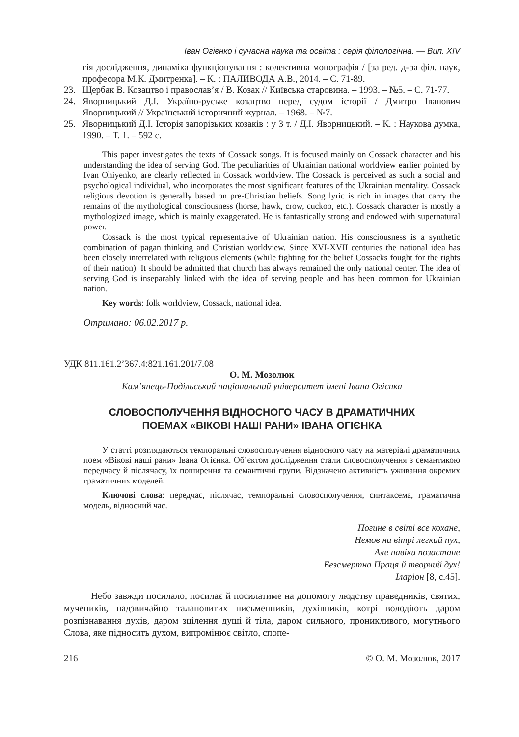Іван Огієнко і сучасна наука та освіта : серія філологічна. — Вип. XIV
гія дослідження, динаміка функціонування : колективна монографія / [за ред. д-ра філ. наук, професора М.К. Дмитренка]. – К. : ПАЛИВОДА А.В., 2014. – С. 71-89.
23. Щербак В. Козацтво і православ’я / В. Козак // Київська старовина. – 1993. – №5. – С. 71-77.
24. Яворницький Д.І. Україно-руське козацтво перед судом історії / Дмитро Іванович Яворницький // Український історичний журнал. – 1968. – №7.
25. Яворницький Д.І. Історія запорізьких козаків : у 3 т. / Д.І. Яворницький. – К. : Наукова думка, 1990. – Т. 1. – 592 с.
This paper investigates the texts of Cossack songs. It is focused mainly on Cossack character and his understanding the idea of serving God. The peculiarities of Ukrainian national worldview earlier pointed by Ivan Ohiyenko, are clearly reflected in Cossack worldview. The Cossack is perceived as such a social and psychological individual, who incorporates the most significant features of the Ukrainian mentality. Cossack religious devotion is generally based on pre-Christian beliefs. Song lyric is rich in images that carry the remains of the mythological consciousness (horse, hawk, crow, cuckoo, etc.). Cossack character is mostly a mythologized image, which is mainly exaggerated. He is fantastically strong and endowed with supernatural power.
Cossack is the most typical representative of Ukrainian nation. His consciousness is a synthetic combination of pagan thinking and Christian worldview. Since XVI-XVII centuries the national idea has been closely interrelated with religious elements (while fighting for the belief Cossacks fought for the rights of their nation). It should be admitted that church has always remained the only national center. The idea of serving God is inseparably linked with the idea of serving people and has been common for Ukrainian nation.
Key words: folk worldview, Cossack, national idea.
Отримано: 06.02.2017 р.
УДК 811.161.2’367.4:821.161.201/7.08
О. М. Мозолюк
Кам’янець-Подільський національний університет імені Івана Огієнка
СЛОВОСПОЛУЧЕННЯ ВІДНОСНОГО ЧАСУ В ДРАМАТИЧНИХ
ПОЕМАХ «ВІКОВІ НАШІ РАНИ» ІВАНА ОГІЄНКА
У статті розглядаються темпоральні словосполучення відносного часу на матеріалі драматичних поем «Вікові наші рани» Івана Огієнка. Об’єктом дослідження стали словосполучення з семантикою передчасу й післячасу, їх поширення та семантичні групи. Відзначено активність уживання окремих граматичних моделей.
Ключові слова: передчас, післячас, темпоральні словосполучення, синтаксема, граматична модель, відносний час.
Погине в світі все кохане,
Немов на вітрі легкий пух,
Але навіки позастане
Безсмертна Праця й творчий дух!
Іларіон [8, с.45].
Небо завжди посилало, посилає й посилатиме на допомогу людству праведників, святих, мучеників, надзвичайно талановитих письменників, духівників, котрі володіють даром розпізнавання духів, даром зцілення душі й тіла, даром сильного, проникливого, могутнього Слова, яке підносить духом, випромінює світло, спопе-
216 © О. М. Мозолюк, 2017